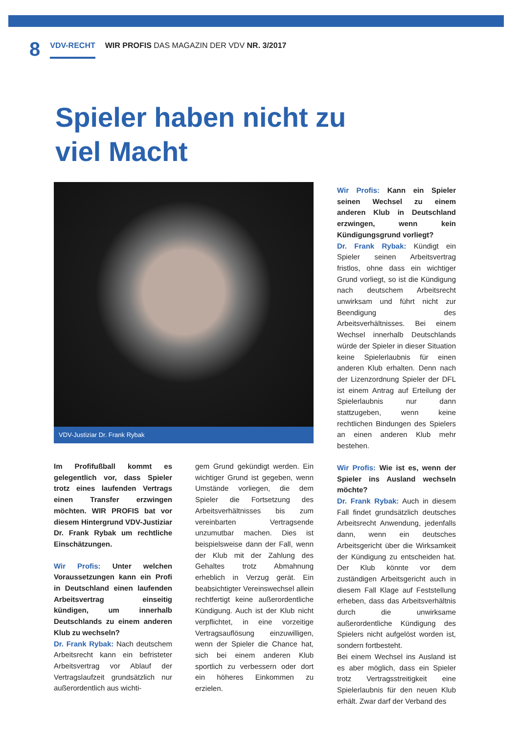8
VDV-RECHT WIR PROFIS DAS MAGAZIN DER VDV NR. 3/2017
Spieler haben nicht zu viel Macht
VDV-Justiziar Dr. Frank Rybak
Im Profifußball kommt es gelegentlich vor, dass Spieler trotz eines laufenden Vertrags einen Transfer erzwingen möchten. WIR PROFIS bat vor diesem Hintergrund VDV-Justiziar Dr. Frank Rybak um rechtliche Einschätzungen.
Wir Profis: Unter welchen Voraussetzungen kann ein Profi in Deutschland einen laufenden Arbeitsvertrag einseitig kündigen, um innerhalb Deutschlands zu einem anderen Klub zu wechseln?
Dr. Frank Rybak: Nach deutschem Arbeitsrecht kann ein befristeter Arbeitsvertrag vor Ablauf der Vertragslaufzeit grundsätzlich nur außerordentlich aus wichti-
gem Grund gekündigt werden. Ein wichtiger Grund ist gegeben, wenn Umstände vorliegen, die dem Spieler die Fortsetzung des Arbeitsverhältnisses bis zum vereinbarten Vertragsende unzumutbar machen. Dies ist beispielsweise dann der Fall, wenn der Klub mit der Zahlung des Gehaltes trotz Abmahnung erheblich in Verzug gerät. Ein beabsichtigter Vereinswechsel allein rechtfertigt keine außerordentliche Kündigung. Auch ist der Klub nicht verpflichtet, in eine vorzeitige Vertragsauflösung einzuwilligen, wenn der Spieler die Chance hat, sich bei einem anderen Klub sportlich zu verbessern oder dort ein höheres Einkommen zu erzielen.
Wir Profis: Kann ein Spieler seinen Wechsel zu einem anderen Klub in Deutschland erzwingen, wenn kein Kündigungsgrund vorliegt?
Dr. Frank Rybak: Kündigt ein Spieler seinen Arbeitsvertrag fristlos, ohne dass ein wichtiger Grund vorliegt, so ist die Kündigung nach deutschem Arbeitsrecht unwirksam und führt nicht zur Beendigung des Arbeitsverhältnisses. Bei einem Wechsel innerhalb Deutschlands würde der Spieler in dieser Situation keine Spielerlaubnis für einen anderen Klub erhalten. Denn nach der Lizenzordnung Spieler der DFL ist einem Antrag auf Erteilung der Spielerlaubnis nur dann stattzugeben, wenn keine rechtlichen Bindungen des Spielers an einen anderen Klub mehr bestehen.
Wir Profis: Wie ist es, wenn der Spieler ins Ausland wechseln möchte?
Dr. Frank Rybak: Auch in diesem Fall findet grundsätzlich deutsches Arbeitsrecht Anwendung, jedenfalls dann, wenn ein deutsches Arbeitsgericht über die Wirksamkeit der Kündigung zu entscheiden hat. Der Klub könnte vor dem zuständigen Arbeitsgericht auch in diesem Fall Klage auf Feststellung erheben, dass das Arbeitsverhältnis durch die unwirksame außerordentliche Kündigung des Spielers nicht aufgelöst worden ist, sondern fortbesteht.
Bei einem Wechsel ins Ausland ist es aber möglich, dass ein Spieler trotz Vertragsstreitigkeit eine Spielerlaubnis für den neuen Klub erhält. Zwar darf der Verband des